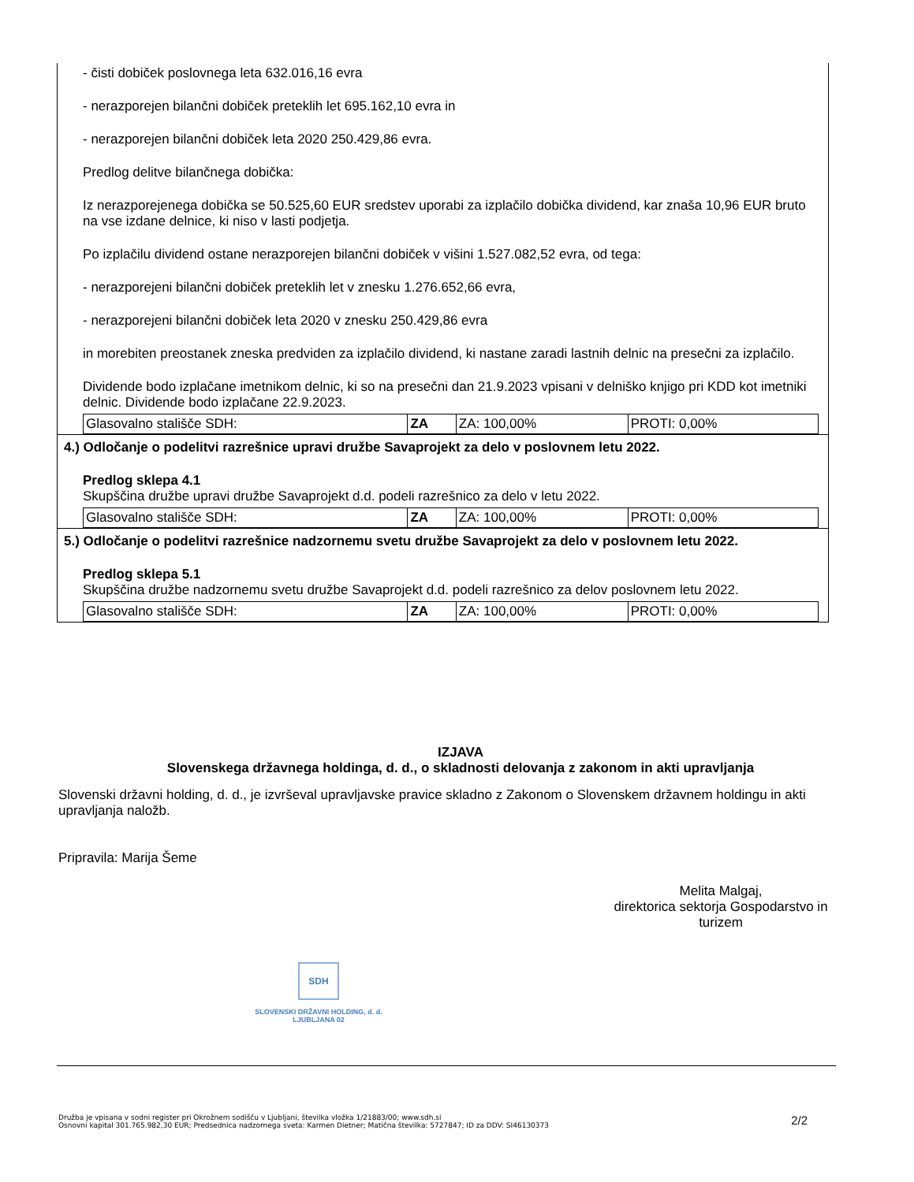- čisti dobiček poslovnega leta 632.016,16 evra
- nerazporejen bilančni dobiček preteklih let 695.162,10 evra in
- nerazporejen bilančni dobiček leta 2020 250.429,86 evra.
Predlog delitve bilančnega dobička:
Iz nerazporejenega dobička se 50.525,60 EUR sredstev uporabi za izplačilo dobička dividend, kar znaša 10,96 EUR bruto na vse izdane delnice, ki niso v lasti podjetja.
Po izplačilu dividend ostane nerazporejen bilančni dobiček v višini 1.527.082,52 evra, od tega:
- nerazporejeni bilančni dobiček preteklih let v znesku 1.276.652,66 evra,
- nerazporejeni bilančni dobiček leta 2020 v znesku 250.429,86 evra
in morebiten preostanek zneska predviden za izplačilo dividend, ki nastane zaradi lastnih delnic na presečni za izplačilo.
Dividende bodo izplačane imetnikom delnic, ki so na presečni dan 21.9.2023 vpisani v delniško knjigo pri KDD kot imetniki delnic. Dividende bodo izplačane 22.9.2023.
| Glasovalno stališče SDH: | ZA | ZA: 100,00% | PROTI: 0,00% |
4.) Odločanje o podelitvi razrešnice upravi družbe Savaprojekt za delo v poslovnem letu 2022.
Predlog sklepa 4.1
Skupščina družbe upravi družbe Savaprojekt d.d. podeli razrešnico za delo v letu 2022.
| Glasovalno stališče SDH: | ZA | ZA: 100,00% | PROTI: 0,00% |
5.) Odločanje o podelitvi razrešnice nadzornemu svetu družbe Savaprojekt za delo v poslovnem letu 2022.
Predlog sklepa 5.1
Skupščina družbe nadzornemu svetu družbe Savaprojekt d.d. podeli razrešnico za delov poslovnem letu 2022.
| Glasovalno stališče SDH: | ZA | ZA: 100,00% | PROTI: 0,00% |
IZJAVA
Slovenskega državnega holdinga, d. d., o skladnosti delovanja z zakonom in akti upravljanja
Slovenski državni holding, d. d., je izvrševal upravljavske pravice skladno z Zakonom o Slovenskem državnem holdingu in akti upravljanja naložb.
Pripravila: Marija Šeme
Melita Malgaj,
direktorica sektorja Gospodarstvo in turizem
SDH
SLOVENSKI DRŽAVNI HOLDING, d. d.
LJUBLJANA 02
Družba je vpisana v sodni register pri Okrožnem sodišču v Ljubljani, številka vložka 1/21883/00; www.sdh.si
Osnovni kapital 301.765.982,30 EUR; Predsednica nadzornega sveta: Karmen Dietner; Matična številka: 5727847; ID za DDV: SI46130373
2/2